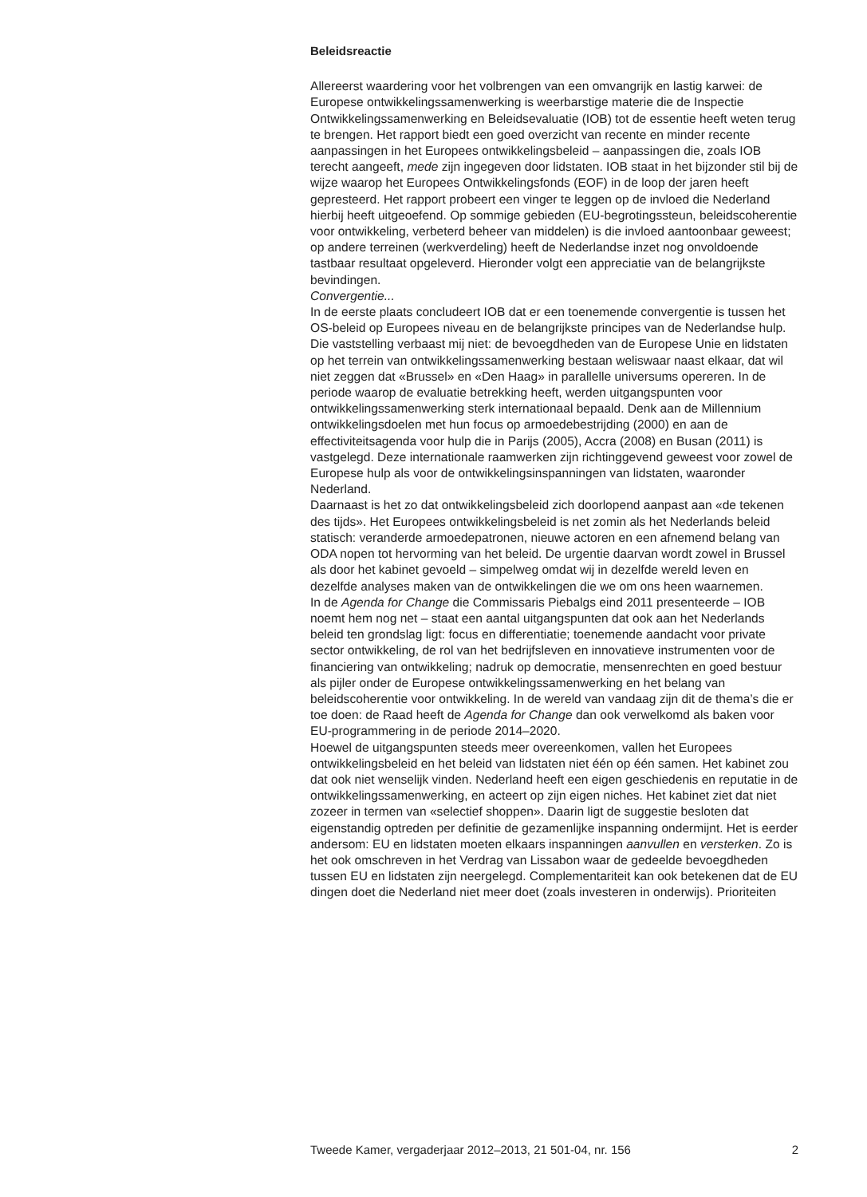Beleidsreactie
Allereerst waardering voor het volbrengen van een omvangrijk en lastig karwei: de Europese ontwikkelingssamenwerking is weerbarstige materie die de Inspectie Ontwikkelingssamenwerking en Beleidsevaluatie (IOB) tot de essentie heeft weten terug te brengen. Het rapport biedt een goed overzicht van recente en minder recente aanpassingen in het Europees ontwikkelingsbeleid – aanpassingen die, zoals IOB terecht aangeeft, mede zijn ingegeven door lidstaten. IOB staat in het bijzonder stil bij de wijze waarop het Europees Ontwikkelingsfonds (EOF) in de loop der jaren heeft gepresteerd. Het rapport probeert een vinger te leggen op de invloed die Nederland hierbij heeft uitgeoefend. Op sommige gebieden (EU-begrotingssteun, beleidscoherentie voor ontwikkeling, verbeterd beheer van middelen) is die invloed aantoonbaar geweest; op andere terreinen (werkverdeling) heeft de Nederlandse inzet nog onvoldoende tastbaar resultaat opgeleverd. Hieronder volgt een appreciatie van de belangrijkste bevindingen.
Convergentie...
In de eerste plaats concludeert IOB dat er een toenemende convergentie is tussen het OS-beleid op Europees niveau en de belangrijkste principes van de Nederlandse hulp. Die vaststelling verbaast mij niet: de bevoegdheden van de Europese Unie en lidstaten op het terrein van ontwikkelingssamenwerking bestaan weliswaar naast elkaar, dat wil niet zeggen dat «Brussel» en «Den Haag» in parallelle universums opereren. In de periode waarop de evaluatie betrekking heeft, werden uitgangspunten voor ontwikkelingssamenwerking sterk internationaal bepaald. Denk aan de Millennium ontwikkelingsdoelen met hun focus op armoedebestrijding (2000) en aan de effectiviteitsagenda voor hulp die in Parijs (2005), Accra (2008) en Busan (2011) is vastgelegd. Deze internationale raamwerken zijn richtinggevend geweest voor zowel de Europese hulp als voor de ontwikkelingsinspanningen van lidstaten, waaronder Nederland.
Daarnaast is het zo dat ontwikkelingsbeleid zich doorlopend aanpast aan «de tekenen des tijds». Het Europees ontwikkelingsbeleid is net zomin als het Nederlands beleid statisch: veranderde armoedepatronen, nieuwe actoren en een afnemend belang van ODA nopen tot hervorming van het beleid. De urgentie daarvan wordt zowel in Brussel als door het kabinet gevoeld – simpelweg omdat wij in dezelfde wereld leven en dezelfde analyses maken van de ontwikkelingen die we om ons heen waarnemen.
In de Agenda for Change die Commissaris Piebalgs eind 2011 presenteerde – IOB noemt hem nog net – staat een aantal uitgangspunten dat ook aan het Nederlands beleid ten grondslag ligt: focus en differentiatie; toenemende aandacht voor private sector ontwikkeling, de rol van het bedrijfsleven en innovatieve instrumenten voor de financiering van ontwikkeling; nadruk op democratie, mensenrechten en goed bestuur als pijler onder de Europese ontwikkelingssamenwerking en het belang van beleidscoherentie voor ontwikkeling. In de wereld van vandaag zijn dit de thema’s die er toe doen: de Raad heeft de Agenda for Change dan ook verwelkomd als baken voor EU-programmering in de periode 2014–2020.
Hoewel de uitgangspunten steeds meer overeenkomen, vallen het Europees ontwikkelingsbeleid en het beleid van lidstaten niet één op één samen. Het kabinet zou dat ook niet wenselijk vinden. Nederland heeft een eigen geschiedenis en reputatie in de ontwikkelingssamenwerking, en acteert op zijn eigen niches. Het kabinet ziet dat niet zozeer in termen van «selectief shoppen». Daarin ligt de suggestie besloten dat eigenstandig optreden per definitie de gezamenlijke inspanning ondermijnt. Het is eerder andersom: EU en lidstaten moeten elkaars inspanningen aanvullen en versterken. Zo is het ook omschreven in het Verdrag van Lissabon waar de gedeelde bevoegdheden tussen EU en lidstaten zijn neergelegd. Complementariteit kan ook betekenen dat de EU dingen doet die Nederland niet meer doet (zoals investeren in onderwijs). Prioriteiten
Tweede Kamer, vergaderjaar 2012–2013, 21 501-04, nr. 156 2